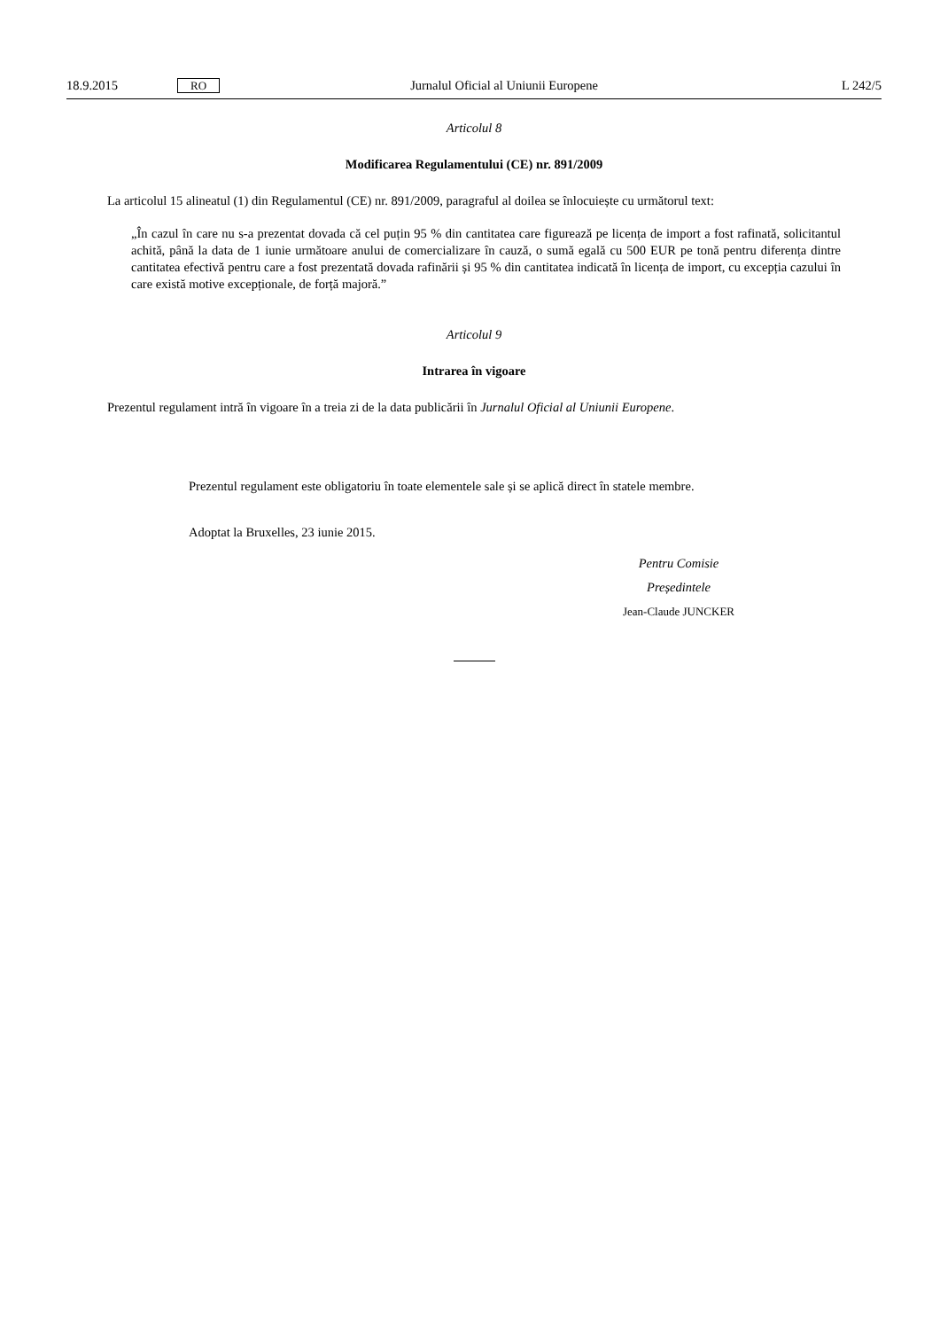18.9.2015 RO Jurnalul Oficial al Uniunii Europene L 242/5
Articolul 8
Modificarea Regulamentului (CE) nr. 891/2009
La articolul 15 alineatul (1) din Regulamentul (CE) nr. 891/2009, paragraful al doilea se înlocuiește cu următorul text:
„În cazul în care nu s-a prezentat dovada că cel puțin 95 % din cantitatea care figurează pe licența de import a fost rafinată, solicitantul achită, până la data de 1 iunie următoare anului de comercializare în cauză, o sumă egală cu 500 EUR pe tonă pentru diferența dintre cantitatea efectivă pentru care a fost prezentată dovada rafinării și 95 % din cantitatea indicată în licența de import, cu excepția cazului în care există motive excepționale, de forță majoră.”
Articolul 9
Intrarea în vigoare
Prezentul regulament intră în vigoare în a treia zi de la data publicării în Jurnalul Oficial al Uniunii Europene.
Prezentul regulament este obligatoriu în toate elementele sale și se aplică direct în statele membre.
Adoptat la Bruxelles, 23 iunie 2015.
Pentru Comisie
Președintele
Jean-Claude JUNCKER